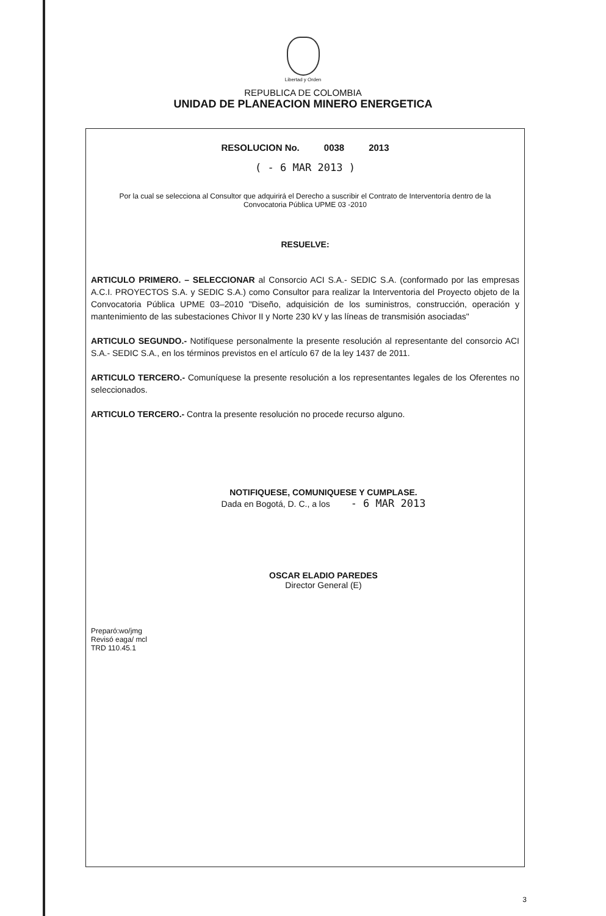Libertad y Orden
REPUBLICA DE COLOMBIA
UNIDAD DE PLANEACION MINERO ENERGETICA
RESOLUCION No. 0038 2013
( - 6 MAR 2013 )
Por la cual se selecciona al Consultor que adquirirá el Derecho a suscribir el Contrato de Interventoría dentro de la Convocatoria Pública UPME 03 -2010
RESUELVE:
ARTICULO PRIMERO. – SELECCIONAR al Consorcio ACI S.A.- SEDIC S.A. (conformado por las empresas A.C.I. PROYECTOS S.A. y SEDIC S.A.) como Consultor para realizar la Interventoria del Proyecto objeto de la Convocatoria Pública UPME 03–2010 "Diseño, adquisición de los suministros, construcción, operación y mantenimiento de las subestaciones Chivor II y Norte 230 kV y las líneas de transmisión asociadas"
ARTICULO SEGUNDO.- Notifíquese personalmente la presente resolución al representante del consorcio ACI S.A.- SEDIC S.A., en los términos previstos en el artículo 67 de la ley 1437 de 2011.
ARTICULO TERCERO.- Comuníquese la presente resolución a los representantes legales de los Oferentes no seleccionados.
ARTICULO TERCERO.- Contra la presente resolución no procede recurso alguno.
NOTIFIQUESE, COMUNIQUESE Y CUMPLASE.
Dada en Bogotá, D. C., a los - 6 MAR 2013
OSCAR ELADIO PAREDES
Director General (E)
Preparó:wo/jmg
Revisó eaga/ mcl
TRD 110.45.1
3